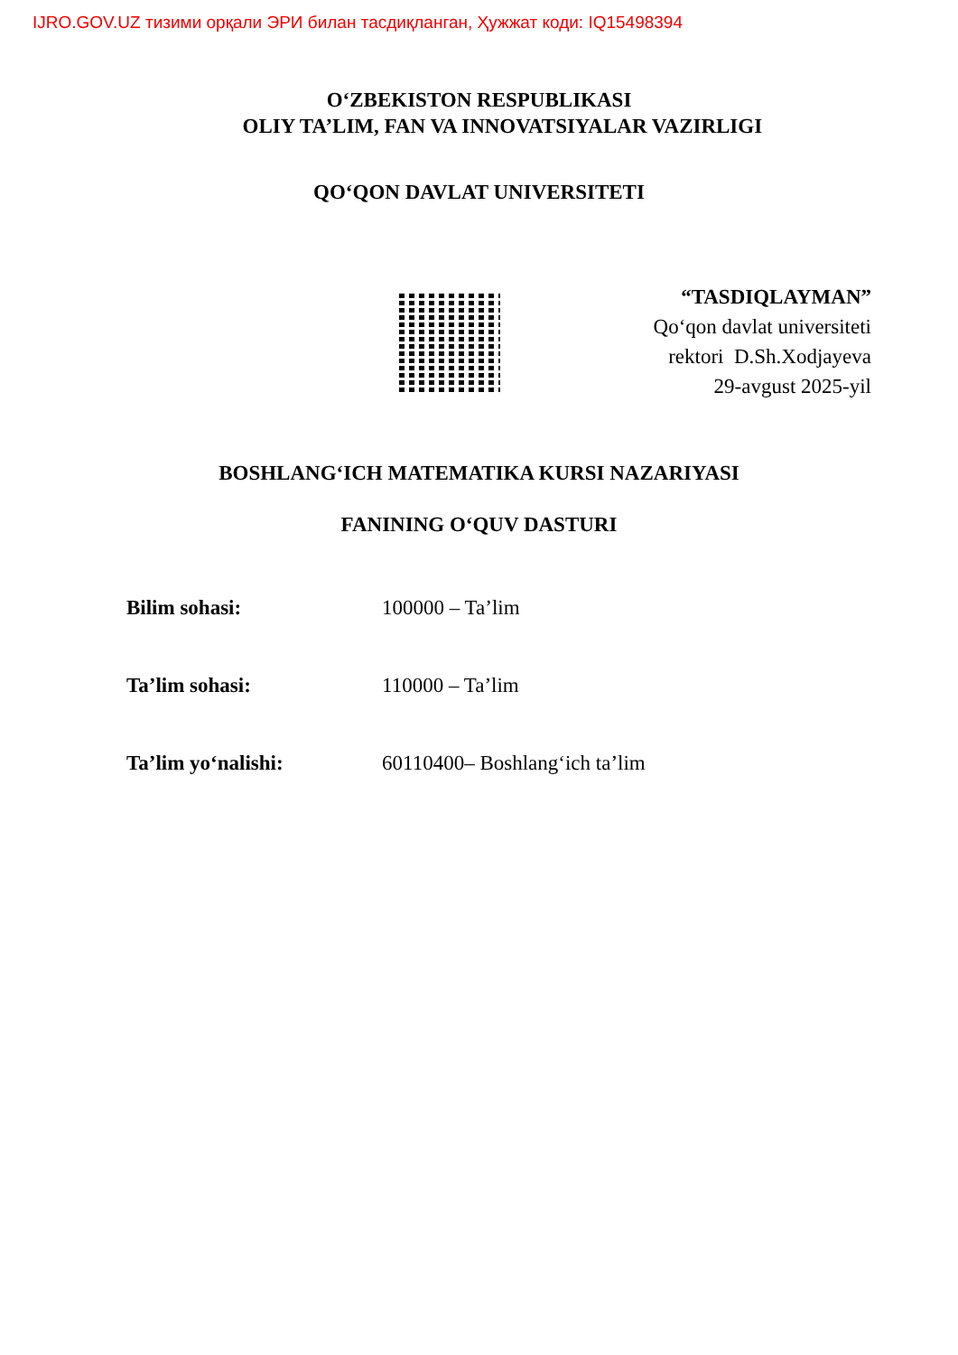IJRO.GOV.UZ тизими орқали ЭРИ билан тасдиқланган, Ҳужжат коди: IQ15498394
O‘ZBEKISTON RESPUBLIKASI
OLIY TA’LIM, FAN VA INNOVATSIYALAR VAZIRLIGI
QO‘QON DAVLAT UNIVERSITETI
“TASDIQLAYMAN”
Qo‘qon davlat universiteti
rektori D.Sh.Xodjayeva
29-avgust 2025-yil
BOSHLANG‘ICH MATEMATIKA KURSI NAZARIYASI
FANINING O‘QUV DASTURI
| Bilim sohasi: | 100000 – Ta’lim |
| Ta’lim sohasi: | 110000 – Ta’lim |
| Ta’lim yo‘nalishi: | 60110400– Boshlang‘ich ta’lim |